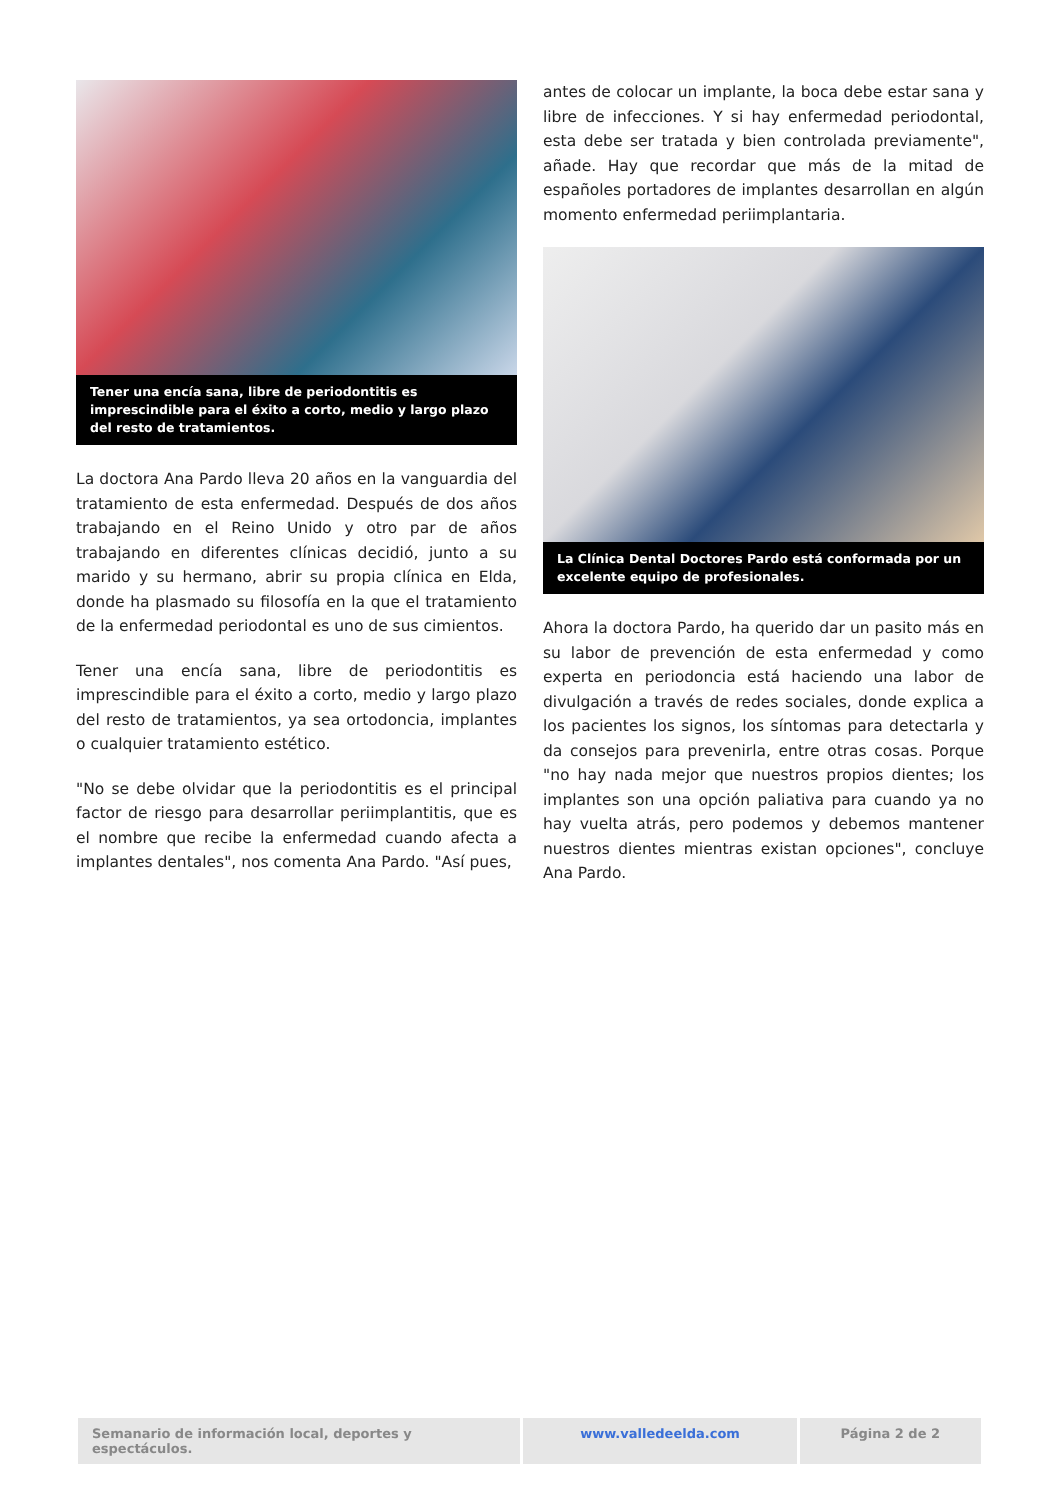Tener una encía sana, libre de periodontitis es imprescindible para el éxito a corto, medio y largo plazo del resto de tratamientos.
La doctora Ana Pardo lleva 20 años en la vanguardia del tratamiento de esta enfermedad. Después de dos años trabajando en el Reino Unido y otro par de años trabajando en diferentes clínicas decidió, junto a su marido y su hermano, abrir su propia clínica en Elda, donde ha plasmado su filosofía en la que el tratamiento de la enfermedad periodontal es uno de sus cimientos.
Tener una encía sana, libre de periodontitis es imprescindible para el éxito a corto, medio y largo plazo del resto de tratamientos, ya sea ortodoncia, implantes o cualquier tratamiento estético.
"No se debe olvidar que la periodontitis es el principal factor de riesgo para desarrollar periimplantitis, que es el nombre que recibe la enfermedad cuando afecta a implantes dentales", nos comenta Ana Pardo. "Así pues,
antes de colocar un implante, la boca debe estar sana y libre de infecciones. Y si hay enfermedad periodontal, esta debe ser tratada y bien controlada previamente", añade. Hay que recordar que más de la mitad de españoles portadores de implantes desarrollan en algún momento enfermedad periimplantaria.
La Clínica Dental Doctores Pardo está conformada por un excelente equipo de profesionales.
Ahora la doctora Pardo, ha querido dar un pasito más en su labor de prevención de esta enfermedad y como experta en periodoncia está haciendo una labor de divulgación a través de redes sociales, donde explica a los pacientes los signos, los síntomas para detectarla y da consejos para prevenirla, entre otras cosas. Porque "no hay nada mejor que nuestros propios dientes; los implantes son una opción paliativa para cuando ya no hay vuelta atrás, pero podemos y debemos mantener nuestros dientes mientras existan opciones", concluye Ana Pardo.
Semanario de información local, deportes y espectáculos.
www.valledeelda.com Página 2 de 2